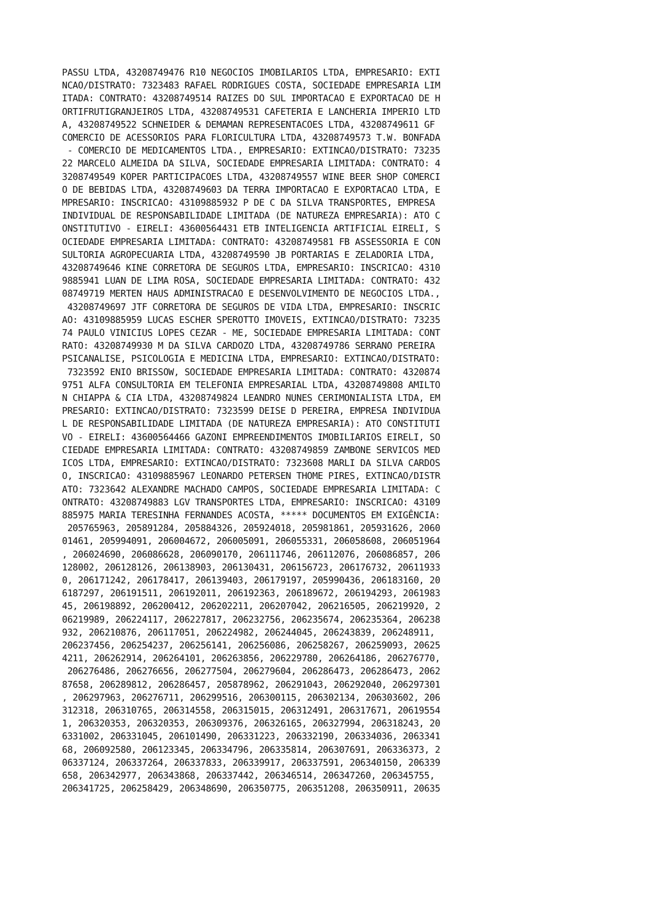PASSU LTDA, 43208749476 R10 NEGOCIOS IMOBILARIOS LTDA, EMPRESARIO: EXTI
NCAO/DISTRATO: 7323483 RAFAEL RODRIGUES COSTA, SOCIEDADE EMPRESARIA LIM
ITADA: CONTRATO: 43208749514 RAIZES DO SUL IMPORTACAO E EXPORTACAO DE H
ORTIFRUTIGRANJEIROS LTDA, 43208749531 CAFETERIA E LANCHERIA IMPERIO LTD
A, 43208749522 SCHNEIDER & DEMAMAN REPRESENTACOES LTDA, 43208749611 GF
COMERCIO DE ACESSORIOS PARA FLORICULTURA LTDA, 43208749573 T.W. BONFADA
 - COMERCIO DE MEDICAMENTOS LTDA., EMPRESARIO: EXTINCAO/DISTRATO: 73235
22 MARCELO ALMEIDA DA SILVA, SOCIEDADE EMPRESARIA LIMITADA: CONTRATO: 4
3208749549 KOPER PARTICIPACOES LTDA, 43208749557 WINE BEER SHOP COMERCI
O DE BEBIDAS LTDA, 43208749603 DA TERRA IMPORTACAO E EXPORTACAO LTDA, E
MPRESARIO: INSCRICAO: 43109885932 P DE C DA SILVA TRANSPORTES, EMPRESA
INDIVIDUAL DE RESPONSABILIDADE LIMITADA (DE NATUREZA EMPRESARIA): ATO C
ONSTITUTIVO - EIRELI: 43600564431 ETB INTELIGENCIA ARTIFICIAL EIRELI, S
OCIEDADE EMPRESARIA LIMITADA: CONTRATO: 43208749581 FB ASSESSORIA E CON
SULTORIA AGROPECUARIA LTDA, 43208749590 JB PORTARIAS E ZELADORIA LTDA,
43208749646 KINE CORRETORA DE SEGUROS LTDA, EMPRESARIO: INSCRICAO: 4310
9885941 LUAN DE LIMA ROSA, SOCIEDADE EMPRESARIA LIMITADA: CONTRATO: 432
08749719 MERTEN HAUS ADMINISTRACAO E DESENVOLVIMENTO DE NEGOCIOS LTDA.,
 43208749697 JTF CORRETORA DE SEGUROS DE VIDA LTDA, EMPRESARIO: INSCRIC
AO: 43109885959 LUCAS ESCHER SPEROTTO IMOVEIS, EXTINCAO/DISTRATO: 73235
74 PAULO VINICIUS LOPES CEZAR - ME, SOCIEDADE EMPRESARIA LIMITADA: CONT
RATO: 43208749930 M DA SILVA CARDOZO LTDA, 43208749786 SERRANO PEREIRA
PSICANALISE, PSICOLOGIA E MEDICINA LTDA, EMPRESARIO: EXTINCAO/DISTRATO:
 7323592 ENIO BRISSOW, SOCIEDADE EMPRESARIA LIMITADA: CONTRATO: 4320874
9751 ALFA CONSULTORIA EM TELEFONIA EMPRESARIAL LTDA, 43208749808 AMILTO
N CHIAPPA & CIA LTDA, 43208749824 LEANDRO NUNES CERIMONIALISTA LTDA, EM
PRESARIO: EXTINCAO/DISTRATO: 7323599 DEISE D PEREIRA, EMPRESA INDIVIDUA
L DE RESPONSABILIDADE LIMITADA (DE NATUREZA EMPRESARIA): ATO CONSTITUTI
VO - EIRELI: 43600564466 GAZONI EMPREENDIMENTOS IMOBILIARIOS EIRELI, SO
CIEDADE EMPRESARIA LIMITADA: CONTRATO: 43208749859 ZAMBONE SERVICOS MED
ICOS LTDA, EMPRESARIO: EXTINCAO/DISTRATO: 7323608 MARLI DA SILVA CARDOS
O, INSCRICAO: 43109885967 LEONARDO PETERSEN THOME PIRES, EXTINCAO/DISTR
ATO: 7323642 ALEXANDRE MACHADO CAMPOS, SOCIEDADE EMPRESARIA LIMITADA: C
ONTRATO: 43208749883 LGV TRANSPORTES LTDA, EMPRESARIO: INSCRICAO: 43109
885975 MARIA TERESINHA FERNANDES ACOSTA, ***** DOCUMENTOS EM EXIGÊNCIA:
 205765963, 205891284, 205884326, 205924018, 205981861, 205931626, 2060
01461, 205994091, 206004672, 206005091, 206055331, 206058608, 206051964
, 206024690, 206086628, 206090170, 206111746, 206112076, 206086857, 206
128002, 206128126, 206138903, 206130431, 206156723, 206176732, 20611933
0, 206171242, 206178417, 206139403, 206179197, 205990436, 206183160, 20
6187297, 206191511, 206192011, 206192363, 206189672, 206194293, 2061983
45, 206198892, 206200412, 206202211, 206207042, 206216505, 206219920, 2
06219989, 206224117, 206227817, 206232756, 206235674, 206235364, 206238
932, 206210876, 206117051, 206224982, 206244045, 206243839, 206248911,
206237456, 206254237, 206256141, 206256086, 206258267, 206259093, 20625
4211, 206262914, 206264101, 206263856, 206229780, 206264186, 206276770,
 206276486, 206276656, 206277504, 206279604, 206286473, 206286473, 2062
87658, 206289812, 206286457, 205878962, 206291043, 206292040, 206297301
, 206297963, 206276711, 206299516, 206300115, 206302134, 206303602, 206
312318, 206310765, 206314558, 206315015, 206312491, 206317671, 20619554
1, 206320353, 206320353, 206309376, 206326165, 206327994, 206318243, 20
6331002, 206331045, 206101490, 206331223, 206332190, 206334036, 2063341
68, 206092580, 206123345, 206334796, 206335814, 206307691, 206336373, 2
06337124, 206337264, 206337833, 206339917, 206337591, 206340150, 206339
658, 206342977, 206343868, 206337442, 206346514, 206347260, 206345755,
206341725, 206258429, 206348690, 206350775, 206351208, 206350911, 20635